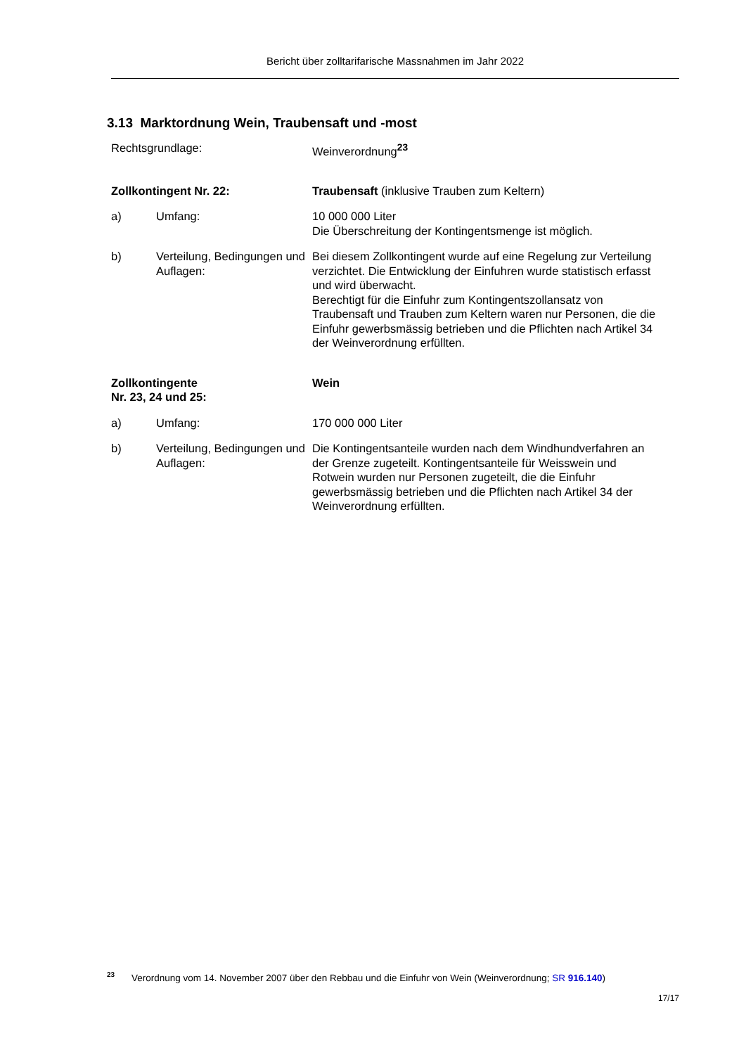Bericht über zolltarifarische Massnahmen im Jahr 2022
3.13 Marktordnung Wein, Traubensaft und -most
Rechtsgrundlage: Weinverordnung<sup>23</sup>
Zollkontingent Nr. 22: Traubensaft (inklusive Trauben zum Keltern)
a) Umfang: 10 000 000 Liter
Die Überschreitung der Kontingentsmenge ist möglich.
b) Verteilung, Bedingungen und Auflagen:
Bei diesem Zollkontingent wurde auf eine Regelung zur Verteilung verzichtet. Die Entwicklung der Einfuhren wurde statistisch erfasst und wird überwacht.
Berechtigt für die Einfuhr zum Kontingentszollansatz von Traubensaft und Trauben zum Keltern waren nur Personen, die die Einfuhr gewerbsmässig betrieben und die Pflichten nach Artikel 34 der Weinverordnung erfüllten.
Zollkontingente
Nr. 23, 24 und 25:
Wein
a) Umfang: 170 000 000 Liter
b) Verteilung, Bedingungen und Auflagen:
Die Kontingentsanteile wurden nach dem Windhundverfahren an der Grenze zugeteilt. Kontingentsanteile für Weisswein und Rotwein wurden nur Personen zugeteilt, die die Einfuhr gewerbsmässig betrieben und die Pflichten nach Artikel 34 der Weinverordnung erfüllten.
<sup>23</sup> Verordnung vom 14. November 2007 über den Rebbau und die Einfuhr von Wein (Weinverordnung; SR 916.140)
17/17